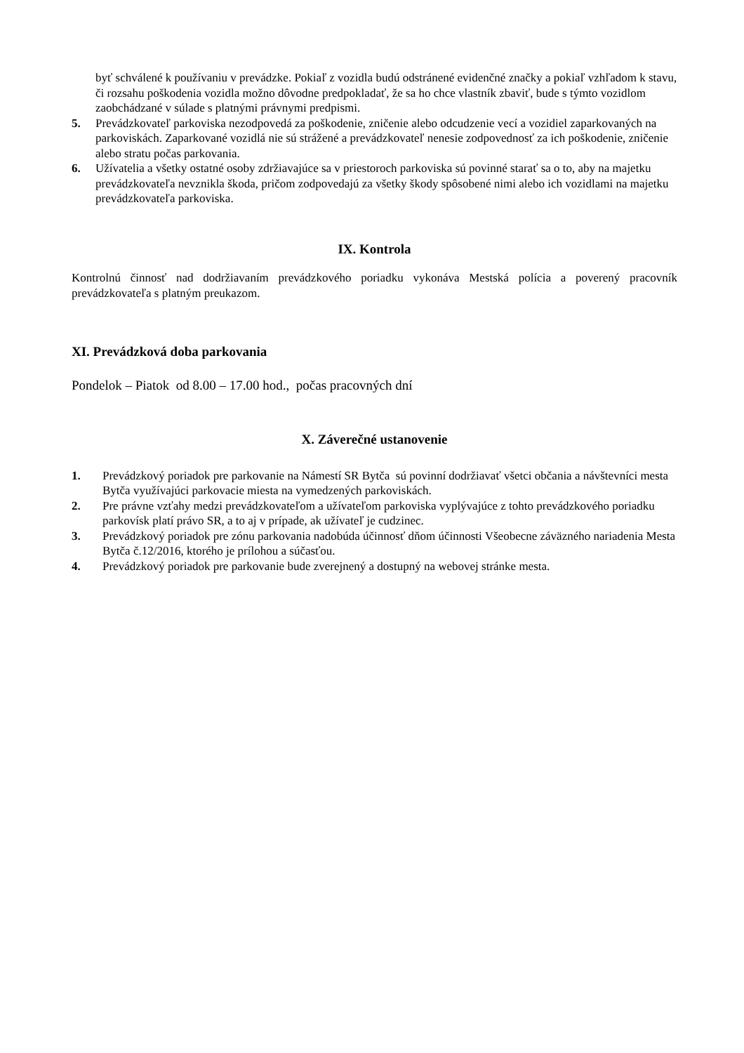byť schválené k používaniu v prevádzke. Pokiaľ z vozidla budú odstránené evidenčné značky a pokiaľ vzhľadom k stavu, či rozsahu poškodenia vozidla možno dôvodne predpokladať, že sa ho chce vlastník zbaviť, bude s týmto vozidlom zaobchádzané v súlade s platnými právnymi predpismi.
5. Prevádzkovateľ parkoviska nezodpovedá za poškodenie, zničenie alebo odcudzenie vecí a vozidiel zaparkovaných na parkoviskách. Zaparkované vozidlá nie sú strážené a prevádzkovateľ nenesie zodpovednosť za ich poškodenie, zničenie alebo stratu počas parkovania.
6. Užívatelia a všetky ostatné osoby zdržiavajúce sa v priestoroch parkoviska sú povinné starať sa o to, aby na majetku prevádzkovateľa nevznikla škoda, pričom zodpovedajú za všetky škody spôsobené nimi alebo ich vozidlami na majetku prevádzkovateľa parkoviska.
IX. Kontrola
Kontrolnú činnosť nad dodržiavaním prevádzkového poriadku vykonáva Mestská polícia a poverený pracovník prevádzkovateľa s platným preukazom.
XI. Prevádzková doba parkovania
Pondelok – Piatok od 8.00 – 17.00 hod., počas pracovných dní
X. Záverečné ustanovenie
1. Prevádzkový poriadok pre parkovanie na Námestí SR Bytča sú povinní dodržiavať všetci občania a návštevníci mesta Bytča využívajúci parkovacie miesta na vymedzených parkoviskách.
2. Pre právne vzťahy medzi prevádzkovateľom a užívateľom parkoviska vyplývajúce z tohto prevádzkového poriadku parkovísk platí právo SR, a to aj v prípade, ak užívateľ je cudzinec.
3. Prevádzkový poriadok pre zónu parkovania nadobúda účinnosť dňom účinnosti Všeobecne záväzného nariadenia Mesta Bytča č.12/2016, ktorého je prílohou a súčasťou.
4. Prevádzkový poriadok pre parkovanie bude zverejnený a dostupný na webovej stránke mesta.